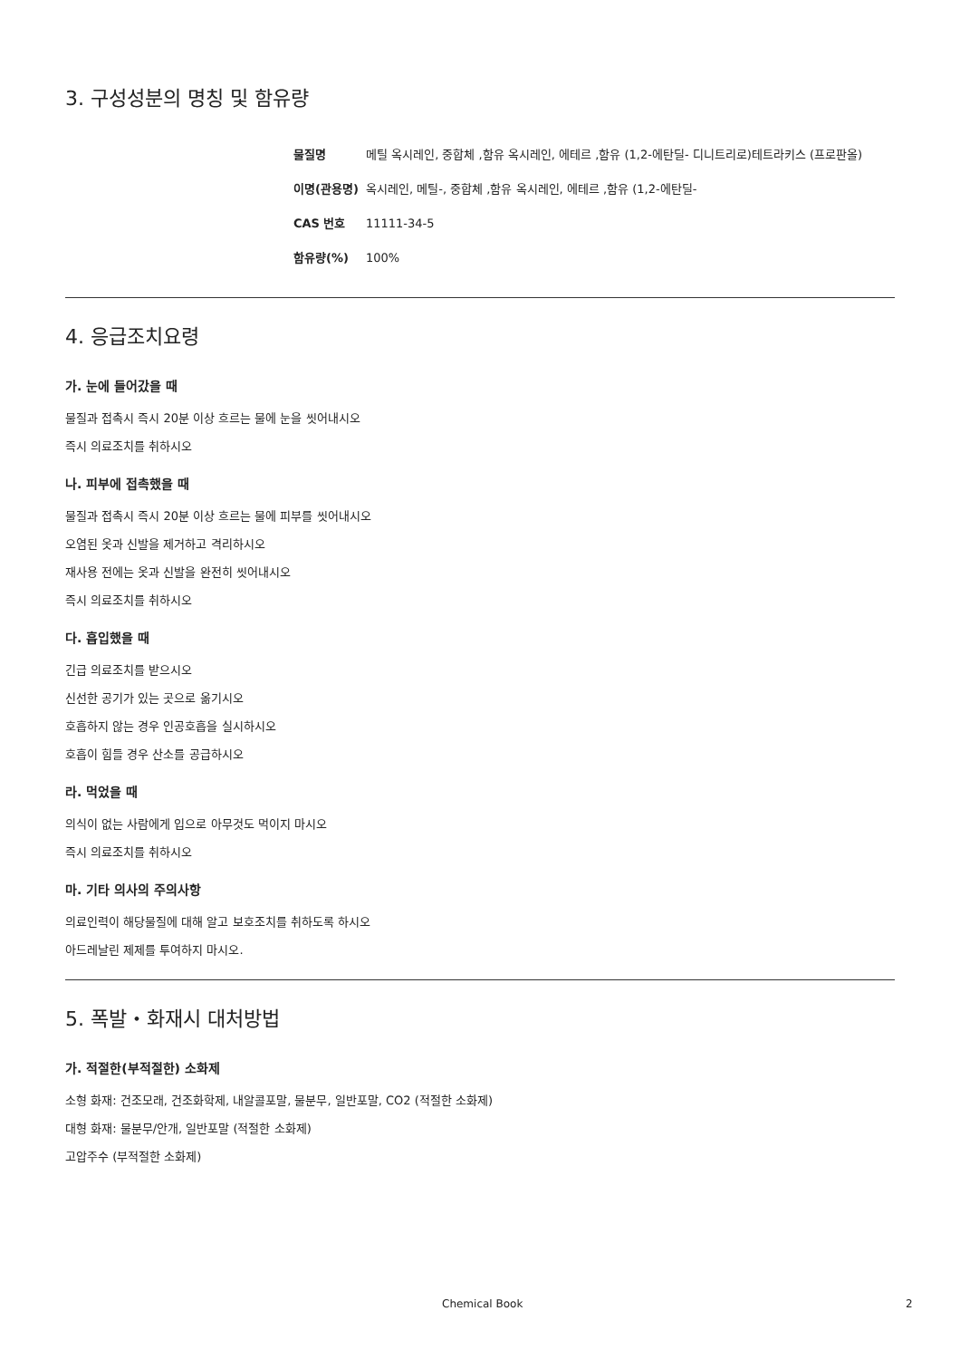3. 구성성분의 명칭 및 함유량
| 물질명 | 메틸 옥시레인, 중합체 ,함유 옥시레인, 에테르 ,함유 (1,2-에탄딜- 디니트리로)테트라키스 (프로판올) |
| 이명(관용명) | 옥시레인, 메틸-, 중합체 ,함유 옥시레인, 에테르 ,함유 (1,2-에탄딜- |
| CAS 번호 | 11111-34-5 |
| 함유량(%) | 100% |
4. 응급조치요령
가. 눈에 들어갔을 때
물질과 접촉시 즉시 20분 이상 흐르는 물에 눈을 씻어내시오
즉시 의료조치를 취하시오
나. 피부에 접촉했을 때
물질과 접촉시 즉시 20분 이상 흐르는 물에 피부를 씻어내시오
오염된 옷과 신발을 제거하고 격리하시오
재사용 전에는 옷과 신발을 완전히 씻어내시오
즉시 의료조치를 취하시오
다. 흡입했을 때
긴급 의료조치를 받으시오
신선한 공기가 있는 곳으로 옮기시오
호흡하지 않는 경우 인공호흡을 실시하시오
호흡이 힘들 경우 산소를 공급하시오
라. 먹었을 때
의식이 없는 사람에게 입으로 아무것도 먹이지 마시오
즉시 의료조치를 취하시오
마. 기타 의사의 주의사항
의료인력이 해당물질에 대해 알고 보호조치를 취하도록 하시오
아드레날린 제제를 투여하지 마시오.
5. 폭발・화재시 대처방법
가. 적절한(부적절한) 소화제
소형 화재: 건조모래, 건조화학제, 내알콜포말, 물분무, 일반포말, CO2 (적절한 소화제)
대형 화재: 물분무/안개, 일반포말 (적절한 소화제)
고압주수 (부적절한 소화제)
Chemical Book 2